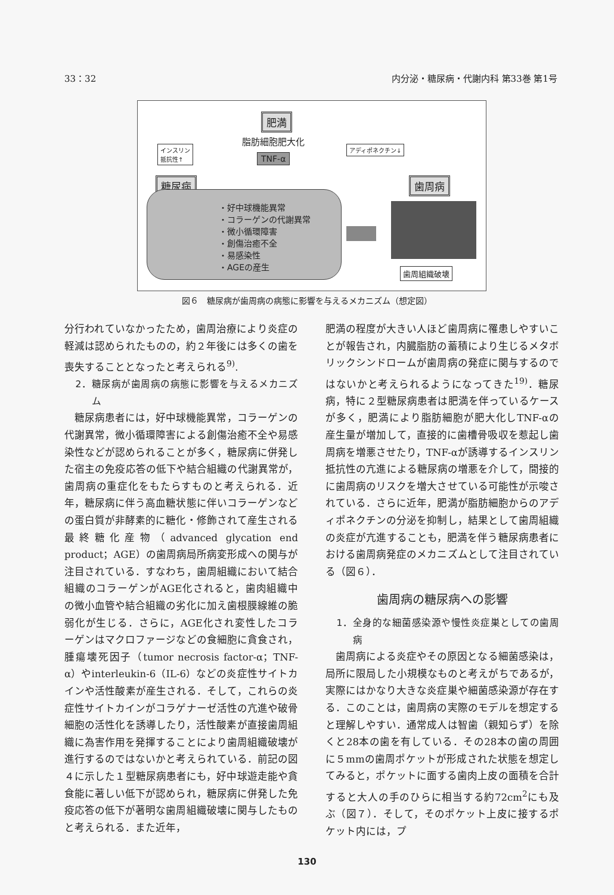33：32 内分泌・糖尿病・代謝内科 第33巻 第1号
肥満
脂肪細胞肥大化
インスリン
抵抗性↑
アディポネクチン↓
TNF-α
糖尿病 歯周病
・好中球機能異常
・コラーゲンの代謝異常
・微小循環障害
・創傷治癒不全
・易感染性
・AGEの産生
歯周組織破壊
図６　糖尿病が歯周病の病態に影響を与えるメカニズム（想定図）
分行われていなかったため，歯周治療により炎症の軽減は認められたものの，約２年後には多くの歯を喪失することとなったと考えられる<sup>9)</sup>.
2．糖尿病が歯周病の病態に影響を与えるメカニズム
糖尿病患者には，好中球機能異常，コラーゲンの代謝異常，微小循環障害による創傷治癒不全や易感染性などが認められることが多く，糖尿病に併発した宿主の免疫応答の低下や結合組織の代謝異常が，歯周病の重症化をもたらすものと考えられる．近年，糖尿病に伴う高血糖状態に伴いコラーゲンなどの蛋白質が非酵素的に糖化・修飾されて産生される最終糖化産物（advanced glycation end product；AGE）の歯周病局所病変形成への関与が注目されている．すなわち，歯周組織において結合組織のコラーゲンがAGE化されると，歯肉組織中の微小血管や結合組織の劣化に加え歯根膜線維の脆弱化が生じる．さらに，AGE化され変性したコラーゲンはマクロファージなどの食細胞に貪食され，腫瘍壊死因子（tumor necrosis factor-α；TNF-α）やinterleukin-6（IL-6）などの炎症性サイトカインや活性酸素が産生される．そして，これらの炎症性サイトカインがコラゲナーゼ活性の亢進や破骨細胞の活性化を誘導したり，活性酸素が直接歯周組織に為害作用を発揮することにより歯周組織破壊が進行するのではないかと考えられている．前記の図４に示した１型糖尿病患者にも，好中球遊走能や貪食能に著しい低下が認められ，糖尿病に併発した免疫応答の低下が著明な歯周組織破壊に関与したものと考えられる．また近年，
肥満の程度が大きい人ほど歯周病に罹患しやすいことが報告され，内臓脂肪の蓄積により生じるメタボリックシンドロームが歯周病の発症に関与するのではないかと考えられるようになってきた<sup>19)</sup>．糖尿病，特に２型糖尿病患者は肥満を伴っているケースが多く，肥満により脂肪細胞が肥大化しTNF-αの産生量が増加して，直接的に歯槽骨吸収を惹起し歯周病を増悪させたり，TNF-αが誘導するインスリン抵抗性の亢進による糖尿病の増悪を介して，間接的に歯周病のリスクを増大させている可能性が示唆されている．さらに近年，肥満が脂肪細胞からのアディポネクチンの分泌を抑制し，結果として歯周組織の炎症が亢進することも，肥満を伴う糖尿病患者における歯周病発症のメカニズムとして注目されている（図６）．
歯周病の糖尿病への影響
1．全身的な細菌感染源や慢性炎症巣としての歯周病
歯周病による炎症やその原因となる細菌感染は，局所に限局した小規模なものと考えがちであるが，実際にはかなり大きな炎症巣や細菌感染源が存在する．このことは，歯周病の実際のモデルを想定すると理解しやすい．通常成人は智歯（親知らず）を除くと28本の歯を有している．その28本の歯の周囲に５mmの歯周ポケットが形成された状態を想定してみると，ポケットに面する歯肉上皮の面積を合計すると大人の手のひらに相当する約72cm<sup>2</sup>にも及ぶ（図７）．そして，そのポケット上皮に接するポケット内には，プ
130